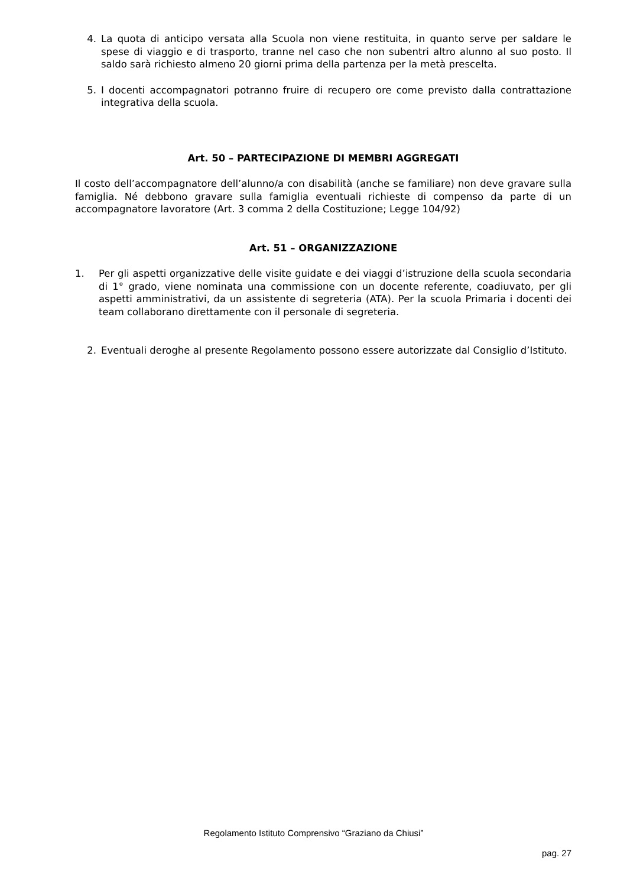4. La quota di anticipo versata alla Scuola non viene restituita, in quanto serve per saldare le spese di viaggio e di trasporto, tranne nel caso che non subentri altro alunno al suo posto. Il saldo sarà richiesto almeno 20 giorni prima della partenza per la metà prescelta.
5. I docenti accompagnatori potranno fruire di recupero ore come previsto dalla contrattazione integrativa della scuola.
Art. 50 – PARTECIPAZIONE DI MEMBRI AGGREGATI
Il costo dell’accompagnatore dell’alunno/a con disabilità (anche se familiare) non deve gravare sulla famiglia. Né debbono gravare sulla famiglia eventuali richieste di compenso da parte di un accompagnatore lavoratore (Art. 3 comma 2 della Costituzione; Legge 104/92)
Art. 51 – ORGANIZZAZIONE
1. Per gli aspetti organizzative delle visite guidate e dei viaggi d’istruzione della scuola secondaria di 1° grado, viene nominata una commissione con un docente referente, coadiuvato, per gli aspetti amministrativi, da un assistente di segreteria (ATA). Per la scuola Primaria i docenti dei team collaborano direttamente con il personale di segreteria.
2. Eventuali deroghe al presente Regolamento possono essere autorizzate dal Consiglio d’Istituto.
Regolamento Istituto Comprensivo “Graziano da Chiusi”
pag. 27